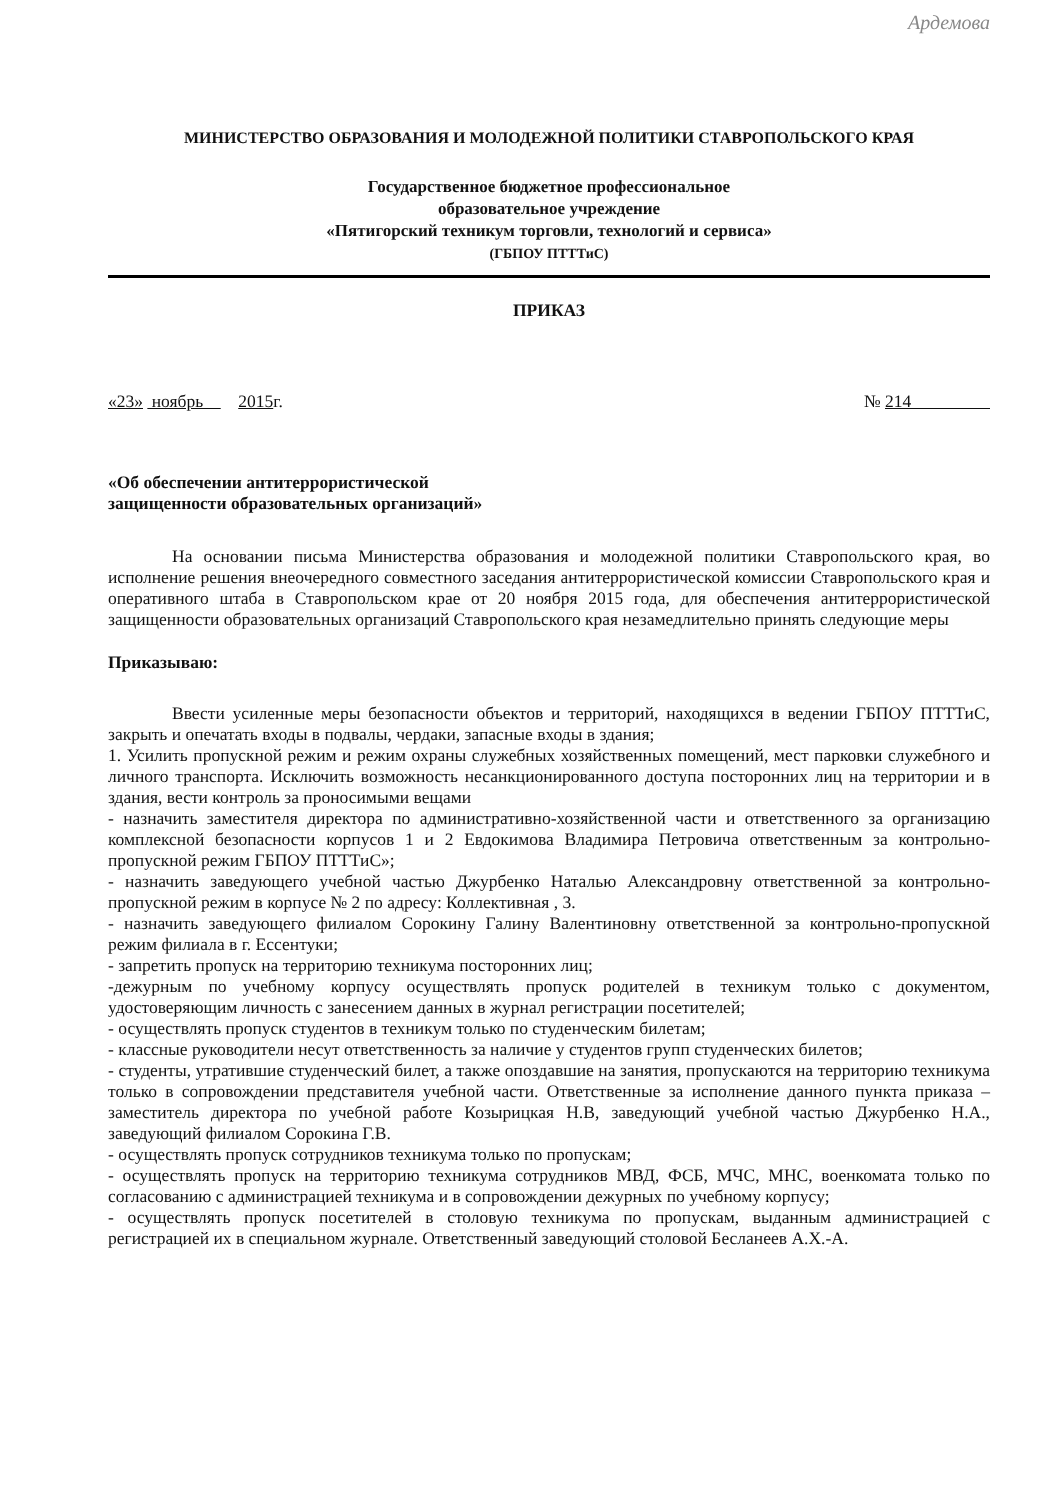Ардемова
МИНИСТЕРСТВО ОБРАЗОВАНИЯ И МОЛОДЕЖНОЙ ПОЛИТИКИ СТАВРОПОЛЬСКОГО КРАЯ
Государственное бюджетное профессиональное
образовательное учреждение
«Пятигорский техникум торговли, технологий и сервиса»
(ГБПОУ ПТТТиС)
ПРИКАЗ
«23» ноябрь 2015г. № 214
«Об обеспечении антитеррористической
защищенности образовательных организаций»
На основании письма Министерства образования и молодежной политики Ставропольского края, во исполнение решения внеочередного совместного заседания антитеррористической комиссии Ставропольского края и оперативного штаба в Ставропольском крае от 20 ноября 2015 года, для обеспечения антитеррористической защищенности образовательных организаций Ставропольского края незамедлительно принять следующие меры
Приказываю:
Ввести усиленные меры безопасности объектов и территорий, находящихся в ведении ГБПОУ ПТТТиС, закрыть и опечатать входы в подвалы, чердаки, запасные входы в здания;
1. Усилить пропускной режим и режим охраны служебных хозяйственных помещений, мест парковки служебного и личного транспорта. Исключить возможность несанкционированного доступа посторонних лиц на территории и в здания, вести контроль за проносимыми вещами
- назначить заместителя директора по административно-хозяйственной части и ответственного за организацию комплексной безопасности корпусов 1 и 2 Евдокимова Владимира Петровича ответственным за контрольно-пропускной режим ГБПОУ ПТТТиС»;
- назначить заведующего учебной частью Джурбенко Наталью Александровну ответственной за контрольно-пропускной режим в корпусе № 2 по адресу: Коллективная , 3.
- назначить заведующего филиалом Сорокину Галину Валентиновну ответственной за контрольно-пропускной режим филиала в г. Ессентуки;
- запретить пропуск на территорию техникума посторонних лиц;
-дежурным по учебному корпусу осуществлять пропуск родителей в техникум только с документом, удостоверяющим личность с занесением данных в журнал регистрации посетителей;
- осуществлять пропуск студентов в техникум только по студенческим билетам;
- классные руководители несут ответственность за наличие у студентов групп студенческих билетов;
- студенты, утратившие студенческий билет, а также опоздавшие на занятия, пропускаются на территорию техникума только в сопровождении представителя учебной части. Ответственные за исполнение данного пункта приказа – заместитель директора по учебной работе Козырицкая Н.В, заведующий учебной частью Джурбенко Н.А., заведующий филиалом Сорокина Г.В.
- осуществлять пропуск сотрудников техникума только по пропускам;
- осуществлять пропуск на территорию техникума сотрудников МВД, ФСБ, МЧС, МНС, военкомата только по согласованию с администрацией техникума и в сопровождении дежурных по учебному корпусу;
- осуществлять пропуск посетителей в столовую техникума по пропускам, выданным администрацией с регистрацией их в специальном журнале. Ответственный заведующий столовой Бесланеев А.Х.-А.